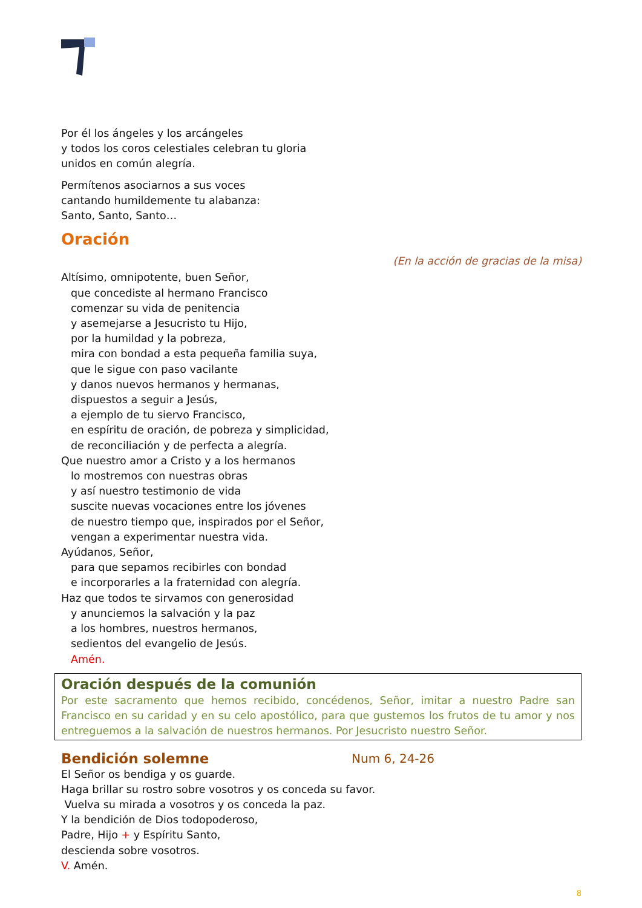Por él los ángeles y los arcángeles
y todos los coros celestiales celebran tu gloria
unidos en común alegría.
Permítenos asociarnos a sus voces
cantando humildemente tu alabanza:
Santo, Santo, Santo…
Oración
(En la acción de gracias de la misa)
Altísimo, omnipotente, buen Señor,
que concediste al hermano Francisco
comenzar su vida de penitencia
y asemejarse a Jesucristo tu Hijo,
por la humildad y la pobreza,
mira con bondad a esta pequeña familia suya,
que le sigue con paso vacilante
y danos nuevos hermanos y hermanas,
dispuestos a seguir a Jesús,
a ejemplo de tu siervo Francisco,
en espíritu de oración, de pobreza y simplicidad,
de reconciliación y de perfecta a alegría.
Que nuestro amor a Cristo y a los hermanos
lo mostremos con nuestras obras
y así nuestro testimonio de vida
suscite nuevas vocaciones entre los jóvenes
de nuestro tiempo que, inspirados por el Señor,
vengan a experimentar nuestra vida.
Ayúdanos, Señor,
para que sepamos recibirles con bondad
e incorporarles a la fraternidad con alegría.
Haz que todos te sirvamos con generosidad
y anunciemos la salvación y la paz
a los hombres, nuestros hermanos,
sedientos del evangelio de Jesús.
Amén.
Oración después de la comunión
Por este sacramento que hemos recibido, concédenos, Señor, imitar a nuestro Padre san Francisco en su caridad y en su celo apostólico, para que gustemos los frutos de tu amor y nos entreguemos a la salvación de nuestros hermanos. Por Jesucristo nuestro Señor.
Bendición solemne
Num 6, 24-26
El Señor os bendiga y os guarde.
Haga brillar su rostro sobre vosotros y os conceda su favor.
Vuelva su mirada a vosotros y os conceda la paz.
Y la bendición de Dios todopoderoso,
Padre, Hijo + y Espíritu Santo,
descienda sobre vosotros.
V. Amén.
8